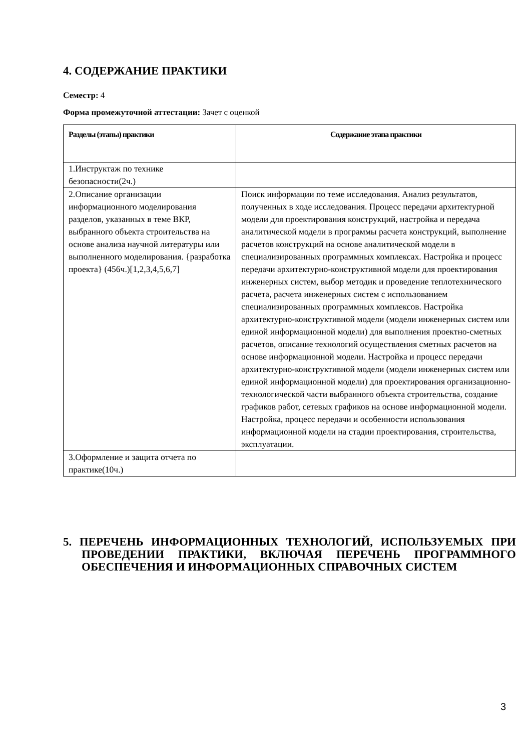4. СОДЕРЖАНИЕ ПРАКТИКИ
Семестр: 4
Форма промежуточной аттестации: Зачет с оценкой
| Разделы (этапы) практики | Содержание этапа практики |
| --- | --- |
| 1.Инструктаж по технике безопасности(2ч.) | |
| 2.Описание организации информационного моделирования разделов, указанных в теме ВКР, выбранного объекта строительства на основе анализа научной литературы или выполненного моделирования. {разработка проекта} (456ч.)[1,2,3,4,5,6,7] | Поиск информации по теме исследования. Анализ результатов, полученных в ходе исследования. Процесс передачи архитектурной модели для проектирования конструкций, настройка и передача аналитической модели в программы расчета конструкций, выполнение расчетов конструкций на основе аналитической модели в специализированных программных комплексах. Настройка и процесс передачи архитектурно-конструктивной модели для проектирования инженерных систем, выбор методик и проведение теплотехнического расчета, расчета инженерных систем с использованием специализированных программных комплексов. Настройка архитектурно-конструктивной модели (модели инженерных систем или единой информационной модели) для выполнения проектно-сметных расчетов, описание технологий осуществления сметных расчетов на основе информационной модели. Настройка и процесс передачи архитектурно-конструктивной модели (модели инженерных систем или единой информационной модели) для проектирования организационно-технологической части выбранного объекта строительства, создание графиков работ, сетевых графиков на основе информационной модели. Настройка, процесс передачи и особенности использования информационной модели на стадии проектирования, строительства, эксплуатации. |
| 3.Оформление и защита отчета по практике(10ч.) | |
5. ПЕРЕЧЕНЬ ИНФОРМАЦИОННЫХ ТЕХНОЛОГИЙ, ИСПОЛЬЗУЕМЫХ ПРИ ПРОВЕДЕНИИ ПРАКТИКИ, ВКЛЮЧАЯ ПЕРЕЧЕНЬ ПРОГРАММНОГО ОБЕСПЕЧЕНИЯ И ИНФОРМАЦИОННЫХ СПРАВОЧНЫХ СИСТЕМ
3